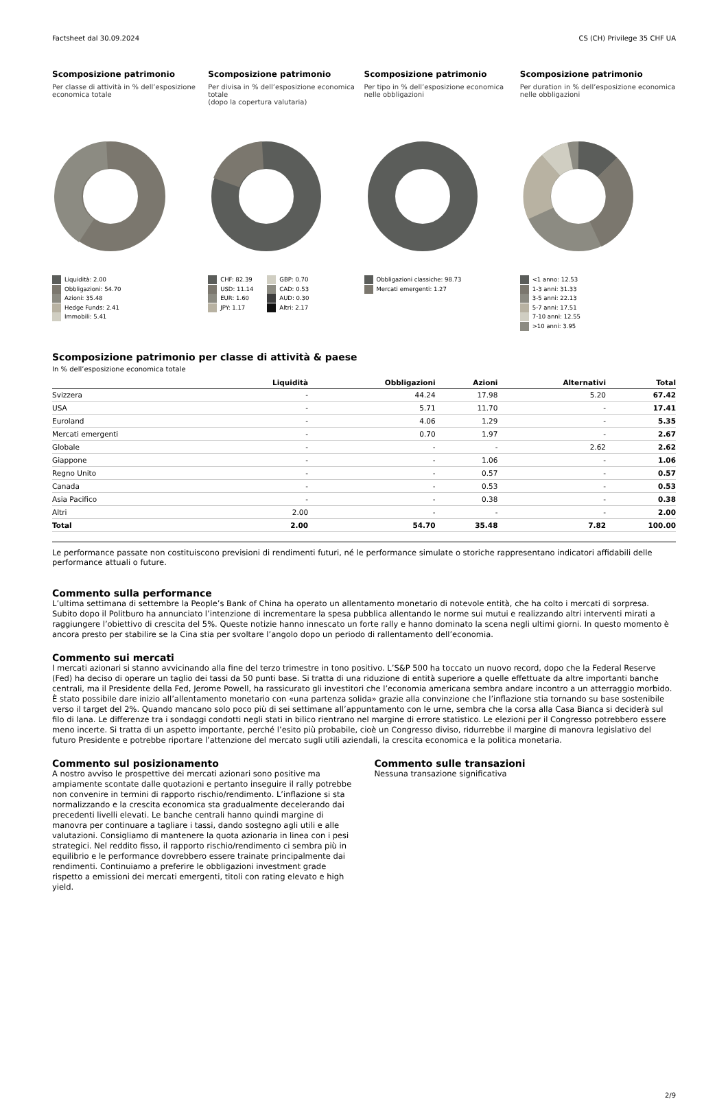Factsheet dal 30.09.2024 CS (CH) Privilege 35 CHF UA
Scomposizione patrimonio
Per classe di attività in % dell’esposizione economica totale
Liquidità: 2.00
Obbligazioni: 54.70
Azioni: 35.48
Hedge Funds: 2.41
Immobili: 5.41
Scomposizione patrimonio
Per divisa in % dell’esposizione economica totale
(dopo la copertura valutaria)
CHF: 82.39
USD: 11.14
EUR: 1.60
JPY: 1.17
GBP: 0.70
CAD: 0.53
AUD: 0.30
Altri: 2.17
Scomposizione patrimonio
Per tipo in % dell’esposizione economica nelle obbligazioni
Obbligazioni classiche: 98.73
Mercati emergenti: 1.27
Scomposizione patrimonio
Per duration in % dell’esposizione economica nelle obbligazioni
<1 anno: 12.53
1-3 anni: 31.33
3-5 anni: 22.13
5-7 anni: 17.51
7-10 anni: 12.55
>10 anni: 3.95
Scomposizione patrimonio per classe di attività & paese
In % dell’esposizione economica totale
| | Liquidità | Obbligazioni | Azioni | Alternativi | Total |
| --- | --- | --- | --- | --- | --- |
| Svizzera | - | 44.24 | 17.98 | 5.20 | 67.42 |
| USA | - | 5.71 | 11.70 | - | 17.41 |
| Euroland | - | 4.06 | 1.29 | - | 5.35 |
| Mercati emergenti | - | 0.70 | 1.97 | - | 2.67 |
| Globale | - | - | - | 2.62 | 2.62 |
| Giappone | - | - | 1.06 | - | 1.06 |
| Regno Unito | - | - | 0.57 | - | 0.57 |
| Canada | - | - | 0.53 | - | 0.53 |
| Asia Pacifico | - | - | 0.38 | - | 0.38 |
| Altri | 2.00 | - | - | - | 2.00 |
| Total | 2.00 | 54.70 | 35.48 | 7.82 | 100.00 |
Le performance passate non costituiscono previsioni di rendimenti futuri, né le performance simulate o storiche rappresentano indicatori affidabili delle performance attuali o future.
Commento sulla performance
L’ultima settimana di settembre la People’s Bank of China ha operato un allentamento monetario di notevole entità, che ha colto i mercati di sorpresa. Subito dopo il Politburo ha annunciato l’intenzione di incrementare la spesa pubblica allentando le norme sui mutui e realizzando altri interventi mirati a raggiungere l’obiettivo di crescita del 5%. Queste notizie hanno innescato un forte rally e hanno dominato la scena negli ultimi giorni. In questo momento è ancora presto per stabilire se la Cina stia per svoltare l’angolo dopo un periodo di rallentamento dell’economia.
Commento sui mercati
I mercati azionari si stanno avvicinando alla fine del terzo trimestre in tono positivo. L’S&P 500 ha toccato un nuovo record, dopo che la Federal Reserve (Fed) ha deciso di operare un taglio dei tassi da 50 punti base. Si tratta di una riduzione di entità superiore a quelle effettuate da altre importanti banche centrali, ma il Presidente della Fed, Jerome Powell, ha rassicurato gli investitori che l’economia americana sembra andare incontro a un atterraggio morbido. È stato possibile dare inizio all’allentamento monetario con «una partenza solida» grazie alla convinzione che l’inflazione stia tornando su base sostenibile verso il target del 2%. Quando mancano solo poco più di sei settimane all’appuntamento con le urne, sembra che la corsa alla Casa Bianca si deciderà sul filo di lana. Le differenze tra i sondaggi condotti negli stati in bilico rientrano nel margine di errore statistico. Le elezioni per il Congresso potrebbero essere meno incerte. Si tratta di un aspetto importante, perché l’esito più probabile, cioè un Congresso diviso, ridurrebbe il margine di manovra legislativo del futuro Presidente e potrebbe riportare l’attenzione del mercato sugli utili aziendali, la crescita economica e la politica monetaria.
Commento sul posizionamento
A nostro avviso le prospettive dei mercati azionari sono positive ma ampiamente scontate dalle quotazioni e pertanto inseguire il rally potrebbe non convenire in termini di rapporto rischio/rendimento. L’inflazione si sta normalizzando e la crescita economica sta gradualmente decelerando dai precedenti livelli elevati. Le banche centrali hanno quindi margine di manovra per continuare a tagliare i tassi, dando sostegno agli utili e alle valutazioni. Consigliamo di mantenere la quota azionaria in linea con i pesi strategici. Nel reddito fisso, il rapporto rischio/rendimento ci sembra più in equilibrio e le performance dovrebbero essere trainate principalmente dai rendimenti. Continuiamo a preferire le obbligazioni investment grade rispetto a emissioni dei mercati emergenti, titoli con rating elevato e high yield.
Commento sulle transazioni
Nessuna transazione significativa
2/9